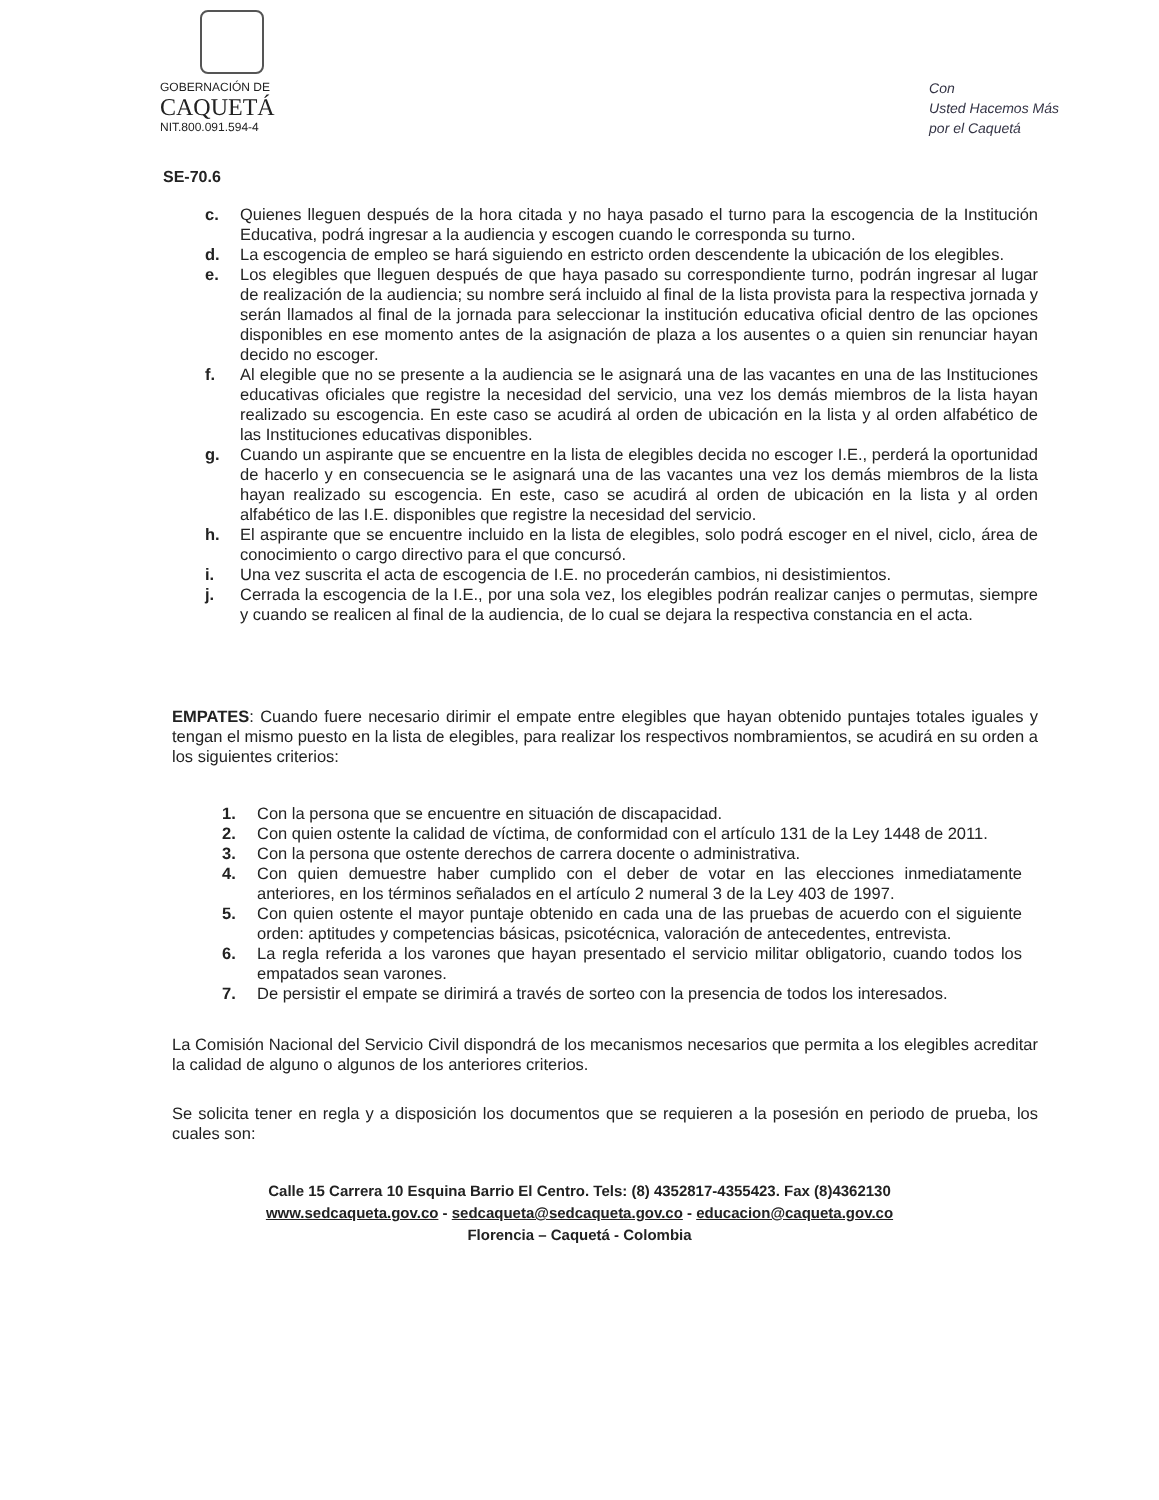GOBERNACIÓN DE
CAQUETÁ
NIT.800.091.594-4
Con
Usted Hacemos Más
por el Caquetá
SE-70.6
c. Quienes lleguen después de la hora citada y no haya pasado el turno para la escogencia de la Institución Educativa, podrá ingresar a la audiencia y escogen cuando le corresponda su turno.
d. La escogencia de empleo se hará siguiendo en estricto orden descendente la ubicación de los elegibles.
e. Los elegibles que lleguen después de que haya pasado su correspondiente turno, podrán ingresar al lugar de realización de la audiencia; su nombre será incluido al final de la lista provista para la respectiva jornada y serán llamados al final de la jornada para seleccionar la institución educativa oficial dentro de las opciones disponibles en ese momento antes de la asignación de plaza a los ausentes o a quien sin renunciar hayan decido no escoger.
f. Al elegible que no se presente a la audiencia se le asignará una de las vacantes en una de las Instituciones educativas oficiales que registre la necesidad del servicio, una vez los demás miembros de la lista hayan realizado su escogencia. En este caso se acudirá al orden de ubicación en la lista y al orden alfabético de las Instituciones educativas disponibles.
g. Cuando un aspirante que se encuentre en la lista de elegibles decida no escoger I.E., perderá la oportunidad de hacerlo y en consecuencia se le asignará una de las vacantes una vez los demás miembros de la lista hayan realizado su escogencia. En este, caso se acudirá al orden de ubicación en la lista y al orden alfabético de las I.E. disponibles que registre la necesidad del servicio.
h. El aspirante que se encuentre incluido en la lista de elegibles, solo podrá escoger en el nivel, ciclo, área de conocimiento o cargo directivo para el que concursó.
i. Una vez suscrita el acta de escogencia de I.E. no procederán cambios, ni desistimientos.
j. Cerrada la escogencia de la I.E., por una sola vez, los elegibles podrán realizar canjes o permutas, siempre y cuando se realicen al final de la audiencia, de lo cual se dejara la respectiva constancia en el acta.
EMPATES: Cuando fuere necesario dirimir el empate entre elegibles que hayan obtenido puntajes totales iguales y tengan el mismo puesto en la lista de elegibles, para realizar los respectivos nombramientos, se acudirá en su orden a los siguientes criterios:
1. Con la persona que se encuentre en situación de discapacidad.
2. Con quien ostente la calidad de víctima, de conformidad con el artículo 131 de la Ley 1448 de 2011.
3. Con la persona que ostente derechos de carrera docente o administrativa.
4. Con quien demuestre haber cumplido con el deber de votar en las elecciones inmediatamente anteriores, en los términos señalados en el artículo 2 numeral 3 de la Ley 403 de 1997.
5. Con quien ostente el mayor puntaje obtenido en cada una de las pruebas de acuerdo con el siguiente orden: aptitudes y competencias básicas, psicotécnica, valoración de antecedentes, entrevista.
6. La regla referida a los varones que hayan presentado el servicio militar obligatorio, cuando todos los empatados sean varones.
7. De persistir el empate se dirimirá a través de sorteo con la presencia de todos los interesados.
La Comisión Nacional del Servicio Civil dispondrá de los mecanismos necesarios que permita a los elegibles acreditar la calidad de alguno o algunos de los anteriores criterios.
Se solicita tener en regla y a disposición los documentos que se requieren a la posesión en periodo de prueba, los cuales son:
Calle 15 Carrera 10 Esquina Barrio El Centro. Tels: (8) 4352817-4355423. Fax (8)4362130
www.sedcaqueta.gov.co - sedcaqueta@sedcaqueta.gov.co - educacion@caqueta.gov.co
Florencia – Caquetá - Colombia